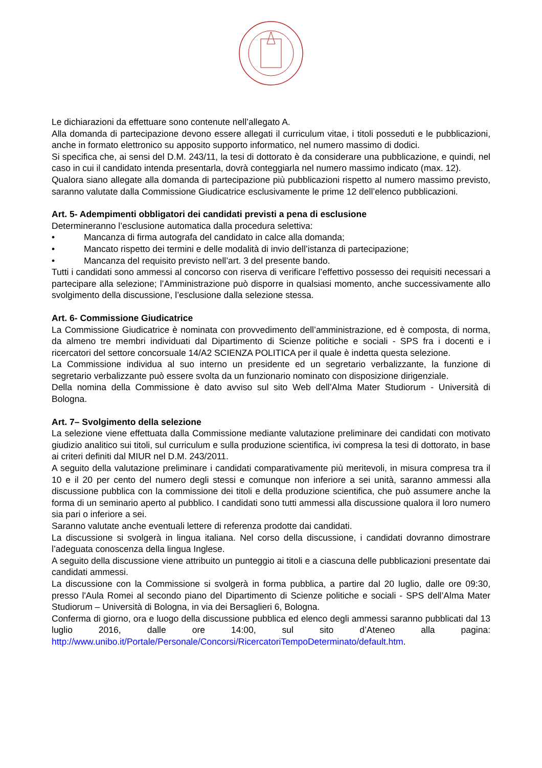Le dichiarazioni da effettuare sono contenute nell’allegato A.
Alla domanda di partecipazione devono essere allegati il curriculum vitae, i titoli posseduti e le pubblicazioni, anche in formato elettronico su apposito supporto informatico, nel numero massimo di dodici.
Si specifica che, ai sensi del D.M. 243/11, la tesi di dottorato è da considerare una pubblicazione, e quindi, nel caso in cui il candidato intenda presentarla, dovrà conteggiarla nel numero massimo indicato (max. 12).
Qualora siano allegate alla domanda di partecipazione più pubblicazioni rispetto al numero massimo previsto, saranno valutate dalla Commissione Giudicatrice esclusivamente le prime 12 dell’elenco pubblicazioni.
Art. 5- Adempimenti obbligatori dei candidati previsti a pena di esclusione
Determineranno l’esclusione automatica dalla procedura selettiva:
• Mancanza di firma autografa del candidato in calce alla domanda;
• Mancato rispetto dei termini e delle modalità di invio dell’istanza di partecipazione;
• Mancanza del requisito previsto nell’art. 3 del presente bando.
Tutti i candidati sono ammessi al concorso con riserva di verificare l’effettivo possesso dei requisiti necessari a partecipare alla selezione; l’Amministrazione può disporre in qualsiasi momento, anche successivamente allo svolgimento della discussione, l’esclusione dalla selezione stessa.
Art. 6- Commissione Giudicatrice
La Commissione Giudicatrice è nominata con provvedimento dell’amministrazione, ed è composta, di norma, da almeno tre membri individuati dal Dipartimento di Scienze politiche e sociali - SPS fra i docenti e i ricercatori del settore concorsuale 14/A2 SCIENZA POLITICA per il quale è indetta questa selezione.
La Commissione individua al suo interno un presidente ed un segretario verbalizzante, la funzione di segretario verbalizzante può essere svolta da un funzionario nominato con disposizione dirigenziale.
Della nomina della Commissione è dato avviso sul sito Web dell’Alma Mater Studiorum - Università di Bologna.
Art. 7– Svolgimento della selezione
La selezione viene effettuata dalla Commissione mediante valutazione preliminare dei candidati con motivato giudizio analitico sui titoli, sul curriculum e sulla produzione scientifica, ivi compresa la tesi di dottorato, in base ai criteri definiti dal MIUR nel D.M. 243/2011.
A seguito della valutazione preliminare i candidati comparativamente più meritevoli, in misura compresa tra il 10 e il 20 per cento del numero degli stessi e comunque non inferiore a sei unità, saranno ammessi alla discussione pubblica con la commissione dei titoli e della produzione scientifica, che può assumere anche la forma di un seminario aperto al pubblico. I candidati sono tutti ammessi alla discussione qualora il loro numero sia pari o inferiore a sei.
Saranno valutate anche eventuali lettere di referenza prodotte dai candidati.
La discussione si svolgerà in lingua italiana. Nel corso della discussione, i candidati dovranno dimostrare l’adeguata conoscenza della lingua Inglese.
A seguito della discussione viene attribuito un punteggio ai titoli e a ciascuna delle pubblicazioni presentate dai candidati ammessi.
La discussione con la Commissione si svolgerà in forma pubblica, a partire dal 20 luglio, dalle ore 09:30, presso l'Aula Romei al secondo piano del Dipartimento di Scienze politiche e sociali - SPS dell’Alma Mater Studiorum – Università di Bologna, in via dei Bersaglieri 6, Bologna.
Conferma di giorno, ora e luogo della discussione pubblica ed elenco degli ammessi saranno pubblicati dal 13 luglio 2016, dalle ore 14:00, sul sito d’Ateneo alla pagina: http://www.unibo.it/Portale/Personale/Concorsi/RicercatoriTempoDeterminato/default.htm.